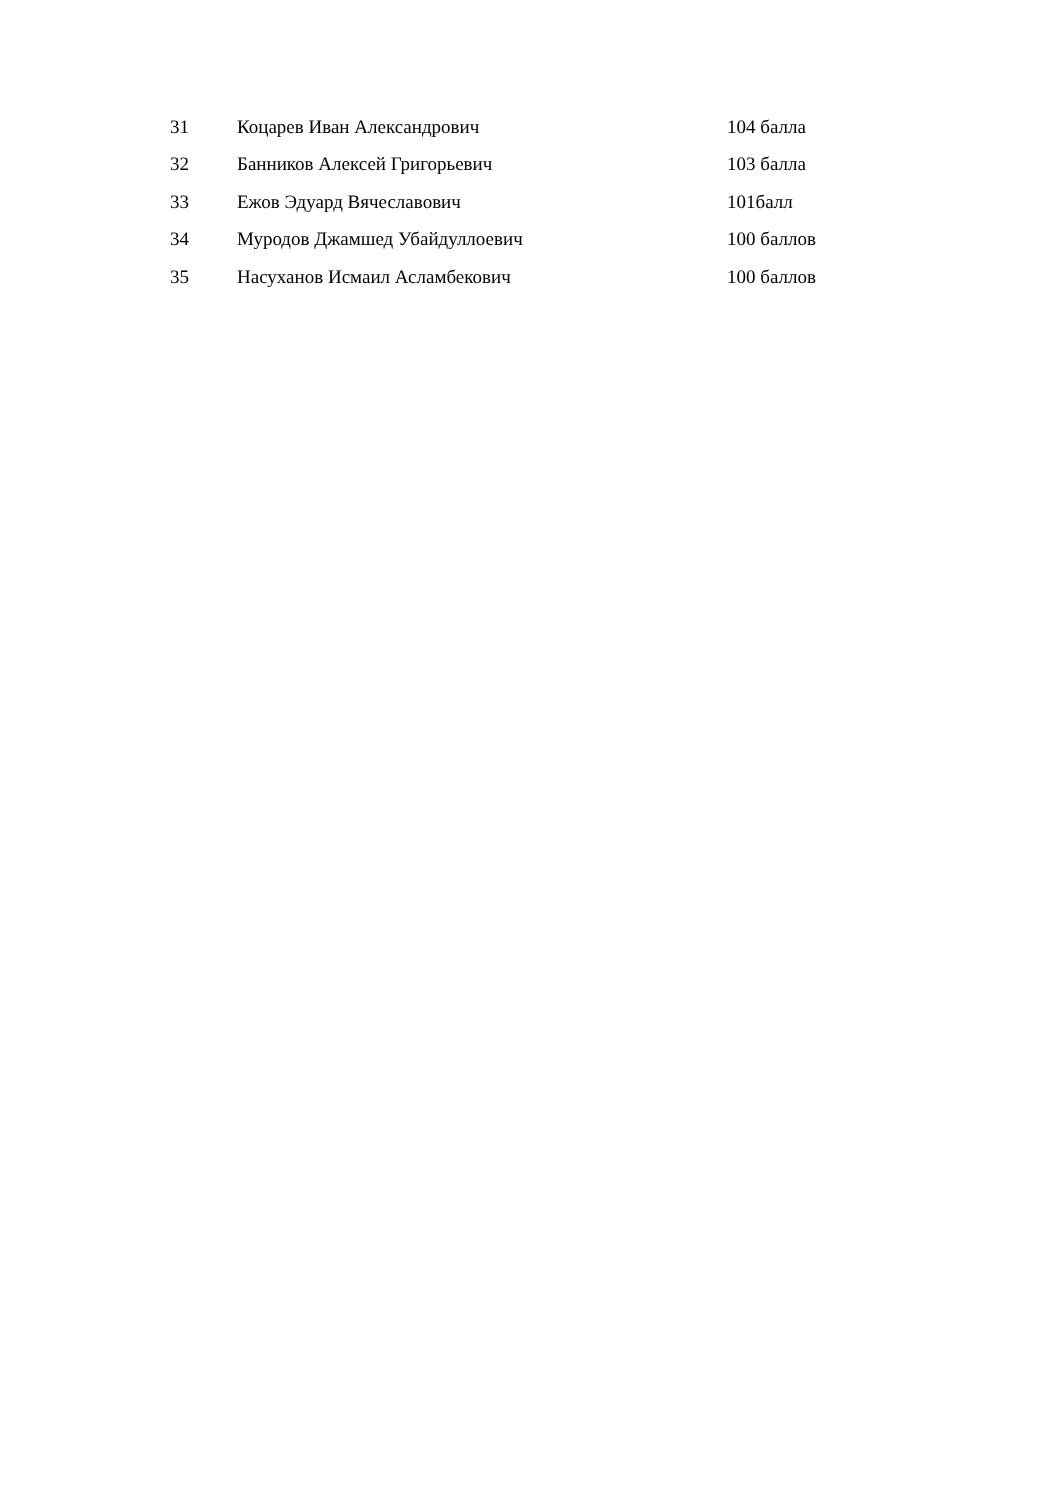| 31 | Коцарев Иван Александрович | 104 балла |
| 32 | Банников Алексей Григорьевич | 103 балла |
| 33 | Ежов Эдуард Вячеславович | 101балл |
| 34 | Муродов Джамшед Убайдуллоевич | 100 баллов |
| 35 | Насуханов Исмаил Асламбекович | 100 баллов |